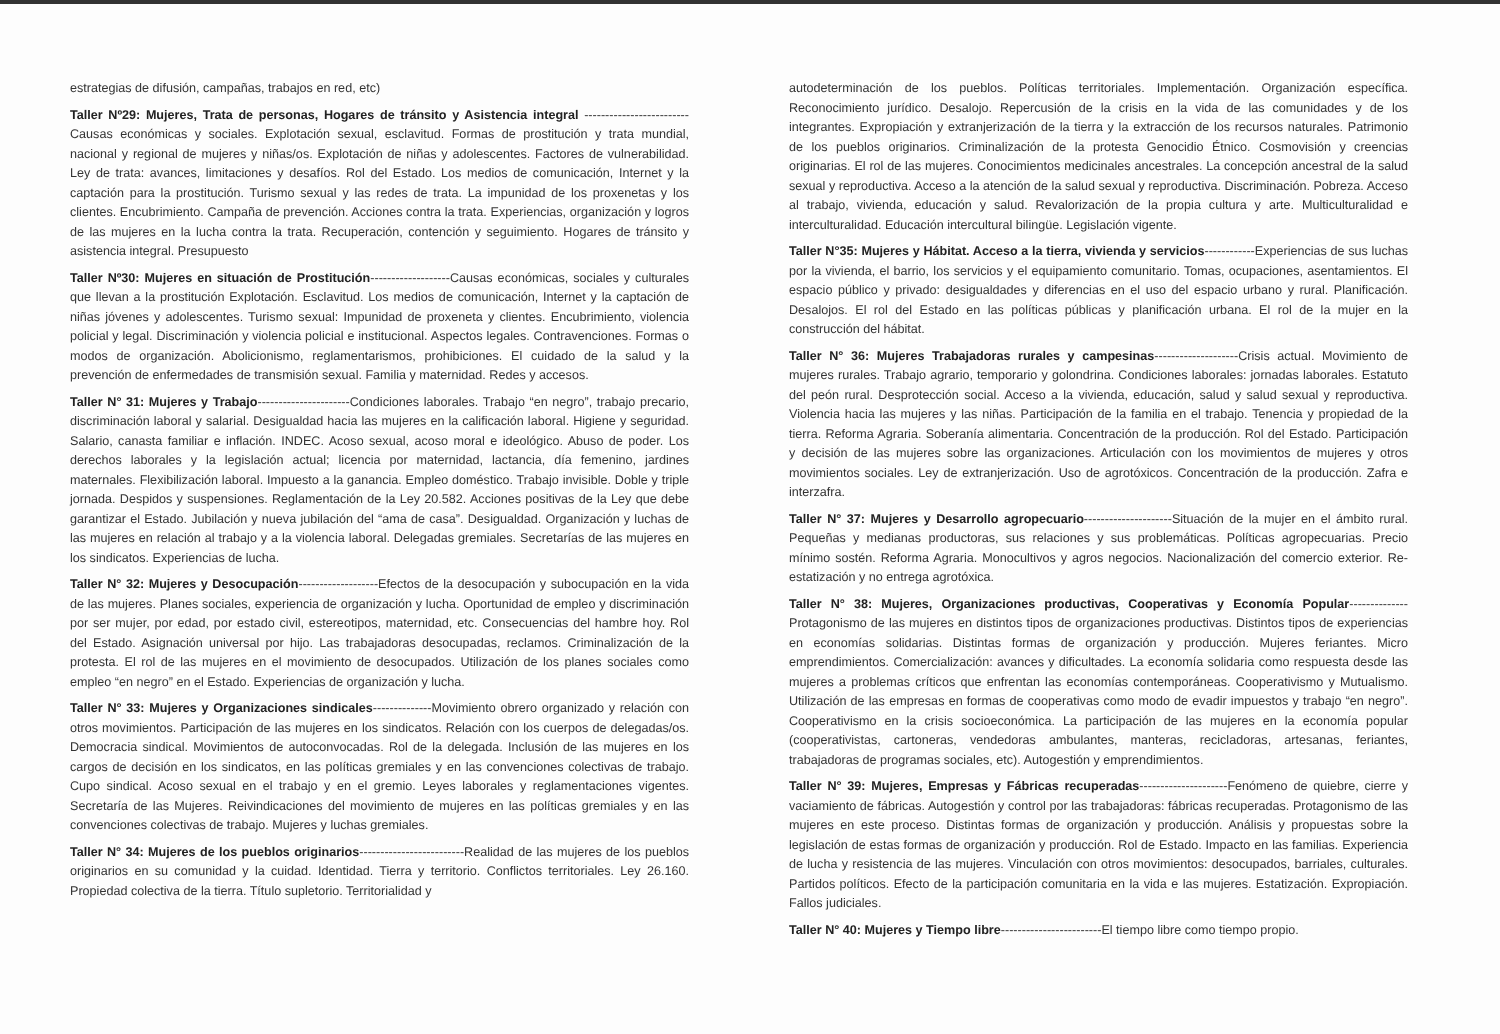estrategias de difusión, campañas, trabajos en red, etc)
Taller Nº29: Mujeres, Trata de personas, Hogares de tránsito y Asistencia integral -------------------------Causas económicas y sociales. Explotación sexual, esclavitud. Formas de prostitución y trata mundial, nacional y regional de mujeres y niñas/os. Explotación de niñas y adolescentes. Factores de vulnerabilidad. Ley de trata: avances, limitaciones y desafíos. Rol del Estado. Los medios de comunicación, Internet y la captación para la prostitución. Turismo sexual y las redes de trata. La impunidad de los proxenetas y los clientes. Encubrimiento. Campaña de prevención. Acciones contra la trata. Experiencias, organización y logros de las mujeres en la lucha contra la trata. Recuperación, contención y seguimiento. Hogares de tránsito y asistencia integral. Presupuesto
Taller Nº30: Mujeres en situación de Prostitución-------------------Causas económicas, sociales y culturales que llevan a la prostitución Explotación. Esclavitud. Los medios de comunicación, Internet y la captación de niñas jóvenes y adolescentes. Turismo sexual: Impunidad de proxeneta y clientes. Encubrimiento, violencia policial y legal. Discriminación y violencia policial e institucional. Aspectos legales. Contravenciones. Formas o modos de organización. Abolicionismo, reglamentarismos, prohibiciones. El cuidado de la salud y la prevención de enfermedades de transmisión sexual. Familia y maternidad. Redes y accesos.
Taller N° 31: Mujeres y Trabajo----------------------Condiciones laborales. Trabajo “en negro”, trabajo precario, discriminación laboral y salarial. Desigualdad hacia las mujeres en la calificación laboral. Higiene y seguridad. Salario, canasta familiar e inflación. INDEC. Acoso sexual, acoso moral e ideológico. Abuso de poder. Los derechos laborales y la legislación actual; licencia por maternidad, lactancia, día femenino, jardines maternales. Flexibilización laboral. Impuesto a la ganancia. Empleo doméstico. Trabajo invisible. Doble y triple jornada. Despidos y suspensiones. Reglamentación de la Ley 20.582. Acciones positivas de la Ley que debe garantizar el Estado. Jubilación y nueva jubilación del “ama de casa”. Desigualdad. Organización y luchas de las mujeres en relación al trabajo y a la violencia laboral. Delegadas gremiales. Secretarías de las mujeres en los sindicatos. Experiencias de lucha.
Taller N° 32: Mujeres y Desocupación-------------------Efectos de la desocupación y subocupación en la vida de las mujeres. Planes sociales, experiencia de organización y lucha. Oportunidad de empleo y discriminación por ser mujer, por edad, por estado civil, estereotipos, maternidad, etc. Consecuencias del hambre hoy. Rol del Estado. Asignación universal por hijo. Las trabajadoras desocupadas, reclamos. Criminalización de la protesta. El rol de las mujeres en el movimiento de desocupados. Utilización de los planes sociales como empleo “en negro” en el Estado. Experiencias de organización y lucha.
Taller N° 33: Mujeres y Organizaciones sindicales--------------Movimiento obrero organizado y relación con otros movimientos. Participación de las mujeres en los sindicatos. Relación con los cuerpos de delegadas/os. Democracia sindical. Movimientos de autoconvocadas. Rol de la delegada. Inclusión de las mujeres en los cargos de decisión en los sindicatos, en las políticas gremiales y en las convenciones colectivas de trabajo. Cupo sindical. Acoso sexual en el trabajo y en el gremio. Leyes laborales y reglamentaciones vigentes. Secretaría de las Mujeres. Reivindicaciones del movimiento de mujeres en las políticas gremiales y en las convenciones colectivas de trabajo. Mujeres y luchas gremiales.
Taller N° 34: Mujeres de los pueblos originarios-------------------------Realidad de las mujeres de los pueblos originarios en su comunidad y la cuidad. Identidad. Tierra y territorio. Conflictos territoriales. Ley 26.160. Propiedad colectiva de la tierra. Título supletorio. Territorialidad y
autodeterminación de los pueblos. Políticas territoriales. Implementación. Organización específica. Reconocimiento jurídico. Desalojo. Repercusión de la crisis en la vida de las comunidades y de los integrantes. Expropiación y extranjerización de la tierra y la extracción de los recursos naturales. Patrimonio de los pueblos originarios. Criminalización de la protesta Genocidio Étnico. Cosmovisión y creencias originarias. El rol de las mujeres. Conocimientos medicinales ancestrales. La concepción ancestral de la salud sexual y reproductiva. Acceso a la atención de la salud sexual y reproductiva. Discriminación. Pobreza. Acceso al trabajo, vivienda, educación y salud. Revalorización de la propia cultura y arte. Multiculturalidad e interculturalidad. Educación intercultural bilingüe. Legislación vigente.
Taller N°35: Mujeres y Hábitat. Acceso a la tierra, vivienda y servicios------------Experiencias de sus luchas por la vivienda, el barrio, los servicios y el equipamiento comunitario. Tomas, ocupaciones, asentamientos. El espacio público y privado: desigualdades y diferencias en el uso del espacio urbano y rural. Planificación. Desalojos. El rol del Estado en las políticas públicas y planificación urbana. El rol de la mujer en la construcción del hábitat.
Taller N° 36: Mujeres Trabajadoras rurales y campesinas--------------------Crisis actual. Movimiento de mujeres rurales. Trabajo agrario, temporario y golondrina. Condiciones laborales: jornadas laborales. Estatuto del peón rural. Desprotección social. Acceso a la vivienda, educación, salud y salud sexual y reproductiva. Violencia hacia las mujeres y las niñas. Participación de la familia en el trabajo. Tenencia y propiedad de la tierra. Reforma Agraria. Soberanía alimentaria. Concentración de la producción. Rol del Estado. Participación y decisión de las mujeres sobre las organizaciones. Articulación con los movimientos de mujeres y otros movimientos sociales. Ley de extranjerización. Uso de agrotóxicos. Concentración de la producción. Zafra e interzafra.
Taller N° 37: Mujeres y Desarrollo agropecuario---------------------Situación de la mujer en el ámbito rural. Pequeñas y medianas productoras, sus relaciones y sus problemáticas. Políticas agropecuarias. Precio mínimo sostén. Reforma Agraria. Monocultivos y agros negocios. Nacionalización del comercio exterior. Re-estatización y no entrega agrotóxica.
Taller N° 38: Mujeres, Organizaciones productivas, Cooperativas y Economía Popular--------------Protagonismo de las mujeres en distintos tipos de organizaciones productivas. Distintos tipos de experiencias en economías solidarias. Distintas formas de organización y producción. Mujeres feriantes. Micro emprendimientos. Comercialización: avances y dificultades. La economía solidaria como respuesta desde las mujeres a problemas críticos que enfrentan las economías contemporáneas. Cooperativismo y Mutualismo. Utilización de las empresas en formas de cooperativas como modo de evadir impuestos y trabajo “en negro”. Cooperativismo en la crisis socioeconómica. La participación de las mujeres en la economía popular (cooperativistas, cartoneras, vendedoras ambulantes, manteras, recicladoras, artesanas, feriantes, trabajadoras de programas sociales, etc). Autogestión y emprendimientos.
Taller N° 39: Mujeres, Empresas y Fábricas recuperadas---------------------Fenómeno de quiebre, cierre y vaciamiento de fábricas. Autogestión y control por las trabajadoras: fábricas recuperadas. Protagonismo de las mujeres en este proceso. Distintas formas de organización y producción. Análisis y propuestas sobre la legislación de estas formas de organización y producción. Rol de Estado. Impacto en las familias. Experiencia de lucha y resistencia de las mujeres. Vinculación con otros movimientos: desocupados, barriales, culturales. Partidos políticos. Efecto de la participación comunitaria en la vida e las mujeres. Estatización. Expropiación. Fallos judiciales.
Taller N° 40: Mujeres y Tiempo libre------------------------El tiempo libre como tiempo propio.